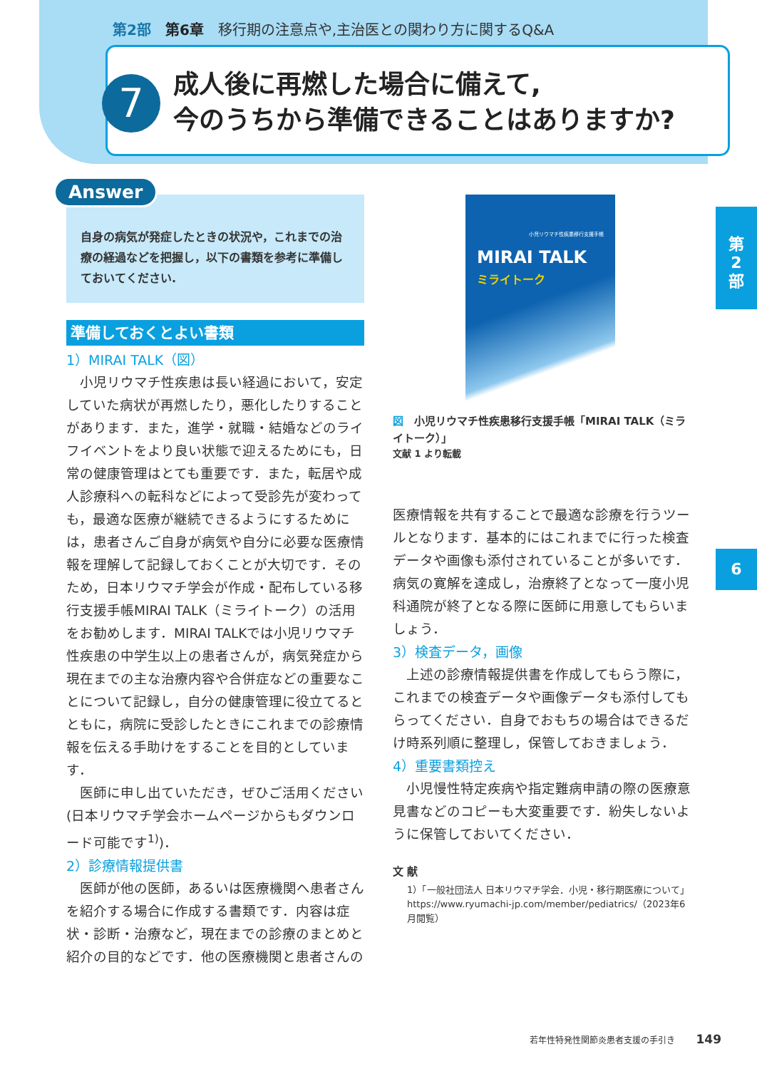第2部　第6章　移行期の注意点や,主治医との関わり方に関するQ&A
7
成人後に再燃した場合に備えて,
今のうちから準備できることはありますか?
第
2
部
6
Answer
自身の病気が発症したときの状況や，これまでの治療の経過などを把握し，以下の書類を参考に準備しておいてください.
準備しておくとよい書類
1）MIRAI TALK（図）
小児リウマチ性疾患は長い経過において，安定していた病状が再燃したり，悪化したりすることがあります．また，進学・就職・結婚などのライフイベントをより良い状態で迎えるためにも，日常の健康管理はとても重要です．また，転居や成人診療科への転科などによって受診先が変わっても，最適な医療が継続できるようにするためには，患者さんご自身が病気や自分に必要な医療情報を理解して記録しておくことが大切です．そのため，日本リウマチ学会が作成・配布している移行支援手帳MIRAI TALK（ミライトーク）の活用をお勧めします．MIRAI TALKでは小児リウマチ性疾患の中学生以上の患者さんが，病気発症から現在までの主な治療内容や合併症などの重要なことについて記録し，自分の健康管理に役立てるとともに，病院に受診したときにこれまでの診療情報を伝える手助けをすることを目的としています．
医師に申し出ていただき，ぜひご活用ください(日本リウマチ学会ホームページからもダウンロード可能です<sup>1)</sup>)．
2）診療情報提供書
医師が他の医師，あるいは医療機関へ患者さんを紹介する場合に作成する書類です．内容は症状・診断・治療など，現在までの診療のまとめと紹介の目的などです．他の医療機関と患者さんの
小児リウマチ性疾患移行支援手帳
MIRAI TALK
ミライトーク
図　小児リウマチ性疾患移行支援手帳「MIRAI TALK（ミライトーク）」
文献 1 より転載
医療情報を共有することで最適な診療を行うツールとなります．基本的にはこれまでに行った検査データや画像も添付されていることが多いです．病気の寛解を達成し，治療終了となって一度小児科通院が終了となる際に医師に用意してもらいましょう．
3）検査データ，画像
上述の診療情報提供書を作成してもらう際に，これまでの検査データや画像データも添付してもらってください．自身でおもちの場合はできるだけ時系列順に整理し，保管しておきましょう．
4）重要書類控え
小児慢性特定疾病や指定難病申請の際の医療意見書などのコピーも大変重要です．紛失しないように保管しておいてください．
文 献
1）「一般社団法人 日本リウマチ学会．小児・移行期医療について」https://www.ryumachi-jp.com/member/pediatrics/（2023年6月閲覧）
若年性特発性関節炎患者支援の手引き 149